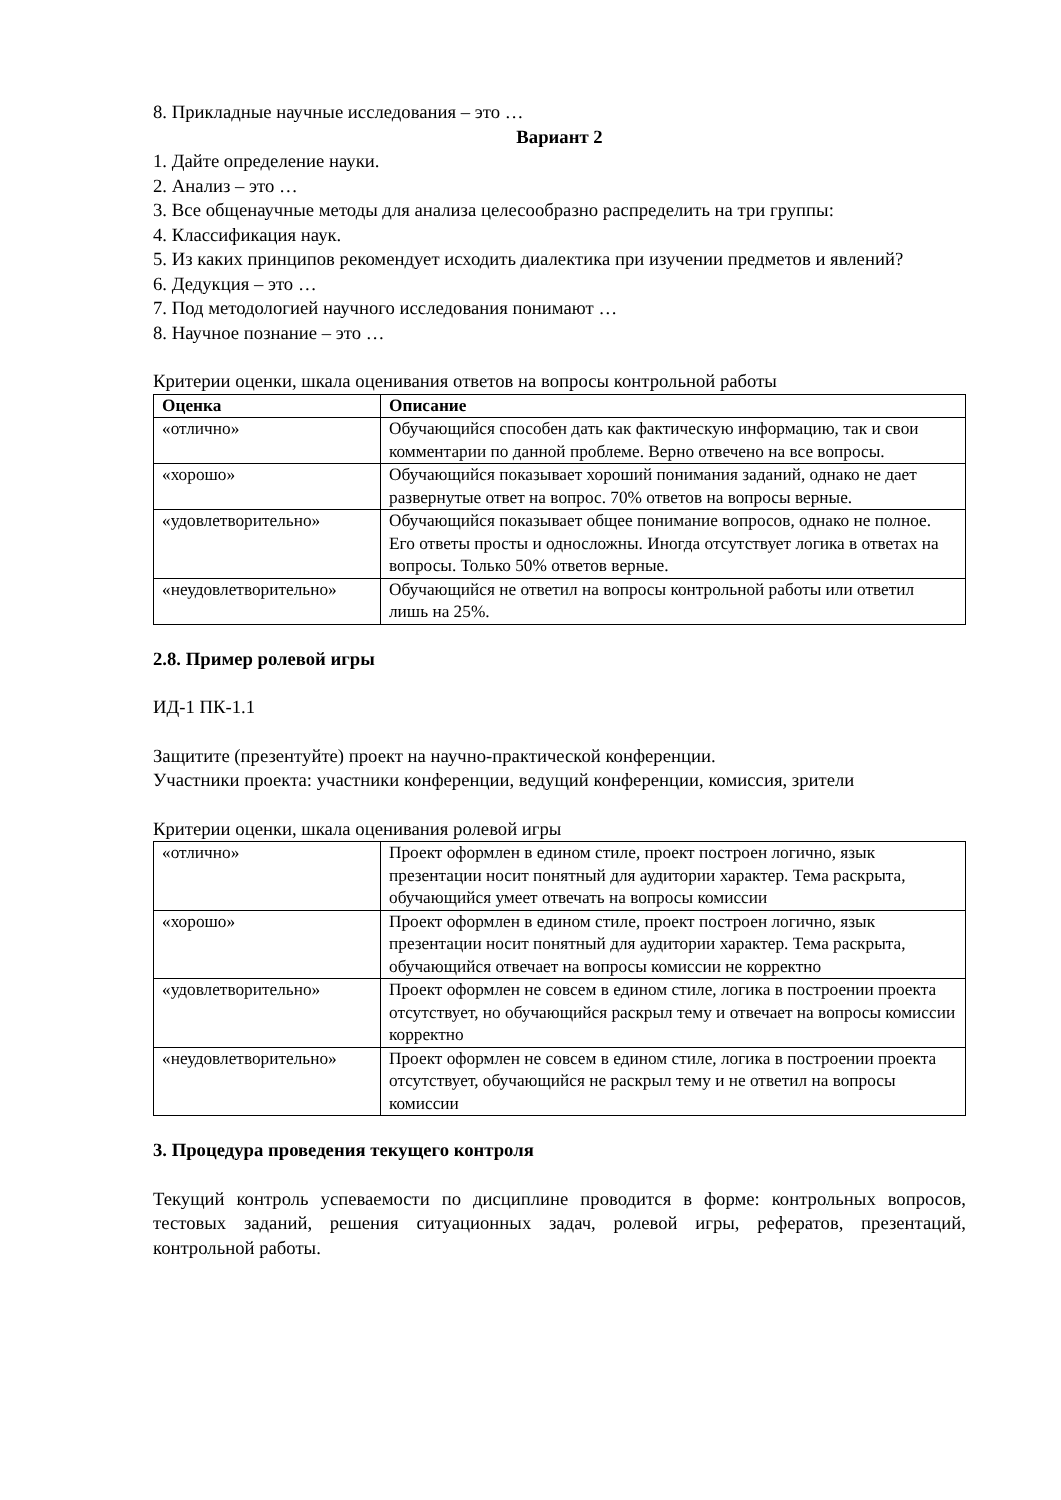8. Прикладные научные исследования – это …
Вариант 2
1. Дайте определение науки.
2. Анализ – это …
3. Все общенаучные методы для анализа целесообразно распределить на три группы:
4. Классификация наук.
5. Из каких принципов рекомендует исходить диалектика при изучении предметов и явлений?
6. Дедукция – это …
7. Под методологией научного исследования понимают …
8. Научное познание – это …
Критерии оценки, шкала оценивания ответов на вопросы контрольной работы
| Оценка | Описание |
| --- | --- |
| «отлично» | Обучающийся способен дать как фактическую информацию, так и свои комментарии по данной проблеме. Верно отвечено на все вопросы. |
| «хорошо» | Обучающийся показывает хороший понимания заданий, однако не дает развернутые ответ на вопрос. 70% ответов на вопросы верные. |
| «удовлетворительно» | Обучающийся показывает общее понимание вопросов, однако не полное. Его ответы просты и односложны. Иногда отсутствует логика в ответах на вопросы. Только 50% ответов верные. |
| «неудовлетворительно» | Обучающийся не ответил на вопросы контрольной работы или ответил лишь на 25%. |
2.8. Пример ролевой игры
ИД-1 ПК-1.1
Защитите (презентуйте) проект на научно-практической конференции.
Участники проекта: участники конференции, ведущий конференции, комиссия, зрители
Критерии оценки, шкала оценивания ролевой игры
| «отлично» | Проект оформлен в едином стиле, проект построен логично, язык презентации носит понятный для аудитории характер. Тема раскрыта, обучающийся умеет отвечать на вопросы комиссии |
| «хорошо» | Проект оформлен в едином стиле, проект построен логично, язык презентации носит понятный для аудитории характер. Тема раскрыта, обучающийся отвечает на вопросы комиссии не корректно |
| «удовлетворительно» | Проект оформлен не совсем в едином стиле, логика в построении проекта отсутствует, но обучающийся раскрыл тему и отвечает на вопросы комиссии корректно |
| «неудовлетворительно» | Проект оформлен не совсем в едином стиле, логика в построении проекта отсутствует, обучающийся не раскрыл тему и не ответил на вопросы комиссии |
3. Процедура проведения текущего контроля
Текущий контроль успеваемости по дисциплине проводится в форме: контрольных вопросов, тестовых заданий, решения ситуационных задач, ролевой игры, рефератов, презентаций, контрольной работы.